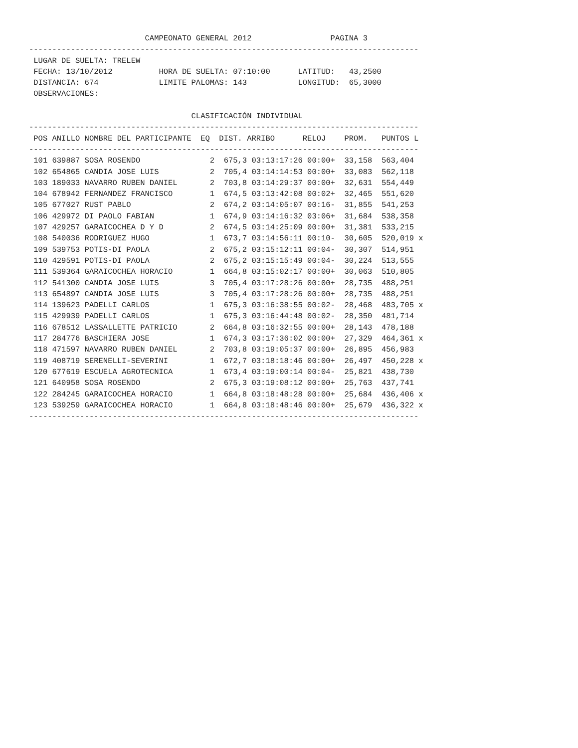CAMPEONATO GENERAL 2012 PAGINA 3
------------------------------------------------------------------------------------
LUGAR DE SUELTA: TRELEW FECHA: 13/10/2012 HORA DE SUELTA: 07:10:00 LATITUD: 43,2500 DISTANCIA: 674 LIMITE PALOMAS: 143 LONGITUD: 65,3000 OBSERVACIONES:
CLASIFICACIÓN INDIVIDUAL
------------------------------------------------------------------------------------
| POS ANILLO NOMBRE DEL PARTICIPANTE EQ DIST. ARRIBO RELOJ PROM. PUNTOS L |
| --- |
| ------------------------------------------------------------------------------------ |
| 101 639887 SOSA ROSENDO 2 675,3 03:13:17:26 00:00+ 33,158 563,404 |
| 102 654865 CANDIA JOSE LUIS 2 705,4 03:14:14:53 00:00+ 33,083 562,118 |
| 103 189033 NAVARRO RUBEN DANIEL 2 703,8 03:14:29:37 00:00+ 32,631 554,449 |
| 104 678942 FERNANDEZ FRANCISCO 1 674,5 03:13:42:08 00:02+ 32,465 551,620 |
| 105 677027 RUST PABLO 2 674,2 03:14:05:07 00:16- 31,855 541,253 |
| 106 429972 DI PAOLO FABIAN 1 674,9 03:14:16:32 03:06+ 31,684 538,358 |
| 107 429257 GARAICOCHEA D Y D 2 674,5 03:14:25:09 00:00+ 31,381 533,215 |
| 108 540036 RODRIGUEZ HUGO 1 673,7 03:14:56:11 00:10- 30,605 520,019 x |
| 109 539753 POTIS-DI PAOLA 2 675,2 03:15:12:11 00:04- 30,307 514,951 |
| 110 429591 POTIS-DI PAOLA 2 675,2 03:15:15:49 00:04- 30,224 513,555 |
| 111 539364 GARAICOCHEA HORACIO 1 664,8 03:15:02:17 00:00+ 30,063 510,805 |
| 112 541300 CANDIA JOSE LUIS 3 705,4 03:17:28:26 00:00+ 28,735 488,251 |
| 113 654897 CANDIA JOSE LUIS 3 705,4 03:17:28:26 00:00+ 28,735 488,251 |
| 114 139623 PADELLI CARLOS 1 675,3 03:16:38:55 00:02- 28,468 483,705 x |
| 115 429939 PADELLI CARLOS 1 675,3 03:16:44:48 00:02- 28,350 481,714 |
| 116 678512 LASSALLETTE PATRICIO 2 664,8 03:16:32:55 00:00+ 28,143 478,188 |
| 117 284776 BASCHIERA JOSE 1 674,3 03:17:36:02 00:00+ 27,329 464,361 x |
| 118 471597 NAVARRO RUBEN DANIEL 2 703,8 03:19:05:37 00:00+ 26,895 456,983 |
| 119 408719 SERENELLI-SEVERINI 1 672,7 03:18:18:46 00:00+ 26,497 450,228 x |
| 120 677619 ESCUELA AGROTECNICA 1 673,4 03:19:00:14 00:04- 25,821 438,730 |
| 121 640958 SOSA ROSENDO 2 675,3 03:19:08:12 00:00+ 25,763 437,741 |
| 122 284245 GARAICOCHEA HORACIO 1 664,8 03:18:48:28 00:00+ 25,684 436,406 x |
| 123 539259 GARAICOCHEA HORACIO 1 664,8 03:18:48:46 00:00+ 25,679 436,322 x |
| ------------------------------------------------------------------------------------ |